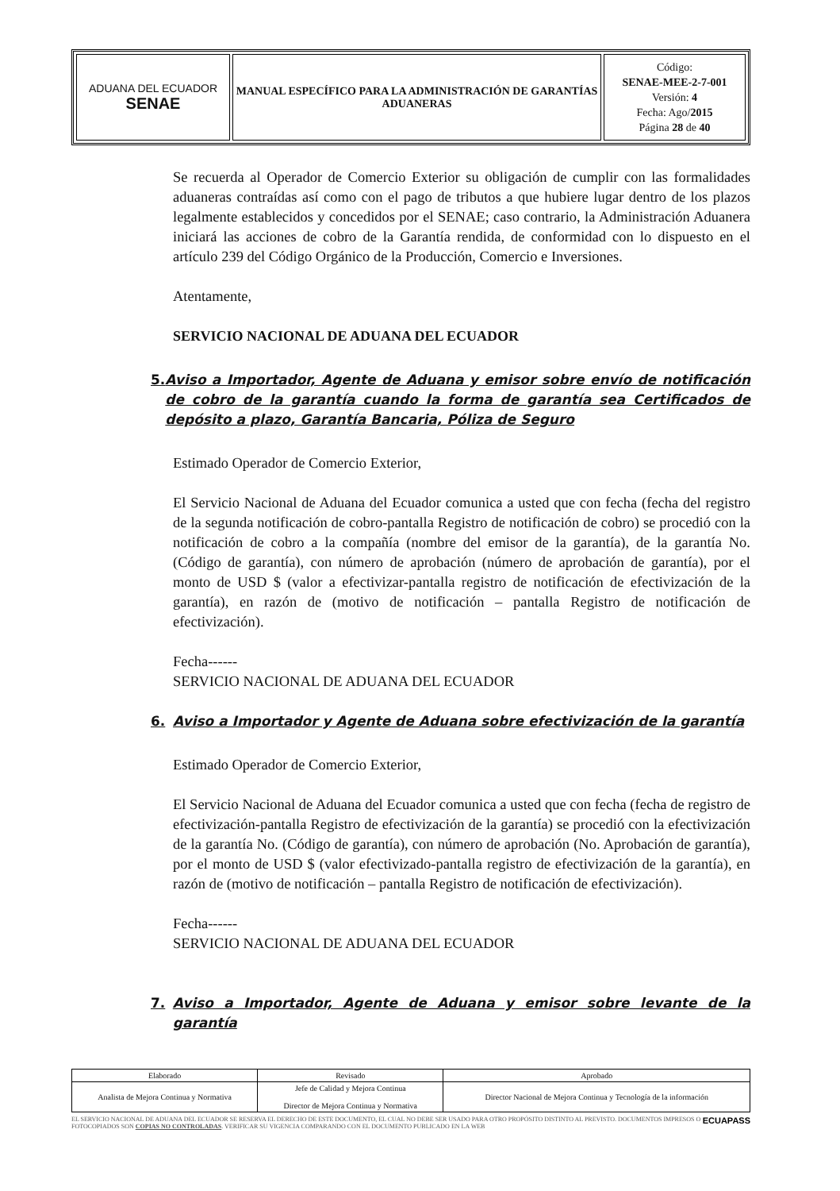| ADUANA DEL ECUADOR SENAE | MANUAL ESPECÍFICO PARA LA ADMINISTRACIÓN DE GARANTÍAS ADUANERAS | Código: SENAE-MEE-2-7-001 Versión: 4 Fecha: Ago/ 2015 Página 28 de 40 |
Se recuerda al Operador de Comercio Exterior su obligación de cumplir con las formalidades aduaneras contraídas así como con el pago de tributos a que hubiere lugar dentro de los plazos legalmente establecidos y concedidos por el SENAE; caso contrario, la Administración Aduanera iniciará las acciones de cobro de la Garantía rendida, de conformidad con lo dispuesto en el artículo 239 del Código Orgánico de la Producción, Comercio e Inversiones.
Atentamente,
SERVICIO NACIONAL DE ADUANA DEL ECUADOR
5. Aviso a Importador, Agente de Aduana y emisor sobre envío de notificación de cobro de la garantía cuando la forma de garantía sea Certificados de depósito a plazo, Garantía Bancaria, Póliza de Seguro
Estimado Operador de Comercio Exterior,
El Servicio Nacional de Aduana del Ecuador comunica a usted que con fecha (fecha del registro de la segunda notificación de cobro-pantalla Registro de notificación de cobro) se procedió con la notificación de cobro a la compañía (nombre del emisor de la garantía), de la garantía No. (Código de garantía), con número de aprobación (número de aprobación de garantía), por el monto de USD $ (valor a efectivizar-pantalla registro de notificación de efectivización de la garantía), en razón de (motivo de notificación – pantalla Registro de notificación de efectivización).
Fecha------
SERVICIO NACIONAL DE ADUANA DEL ECUADOR
6. Aviso a Importador y Agente de Aduana sobre efectivización de la garantía
Estimado Operador de Comercio Exterior,
El Servicio Nacional de Aduana del Ecuador comunica a usted que con fecha (fecha de registro de efectivización-pantalla Registro de efectivización de la garantía) se procedió con la efectivización de la garantía No. (Código de garantía), con número de aprobación (No. Aprobación de garantía), por el monto de USD $ (valor efectivizado-pantalla registro de efectivización de la garantía), en razón de (motivo de notificación – pantalla Registro de notificación de efectivización).
Fecha------
SERVICIO NACIONAL DE ADUANA DEL ECUADOR
7. Aviso a Importador, Agente de Aduana y emisor sobre levante de la garantía
| Elaborado | Revisado | Aprobado |
| Analista de Mejora Continua y Normativa | Jefe de Calidad y Mejora Continua Director de Mejora Continua y Normativa | Director Nacional de Mejora Continua y Tecnología de la información |
EL SERVICIO NACIONAL DE ADUANA DEL ECUADOR SE RESERVA EL DERECHO DE ESTE DOCUMENTO, EL CUAL NO DEBE SER USADO PARA OTRO PROPÓSITO DISTINTO AL PREVISTO. DOCUMENTOS IMPRESOS O FOTOCOPIADOS SON COPIAS NO CONTROLADAS. VERIFICAR SU VIGENCIA COMPARANDO CON EL DOCUMENTO PUBLICADO EN LA WEB ECUAPASS